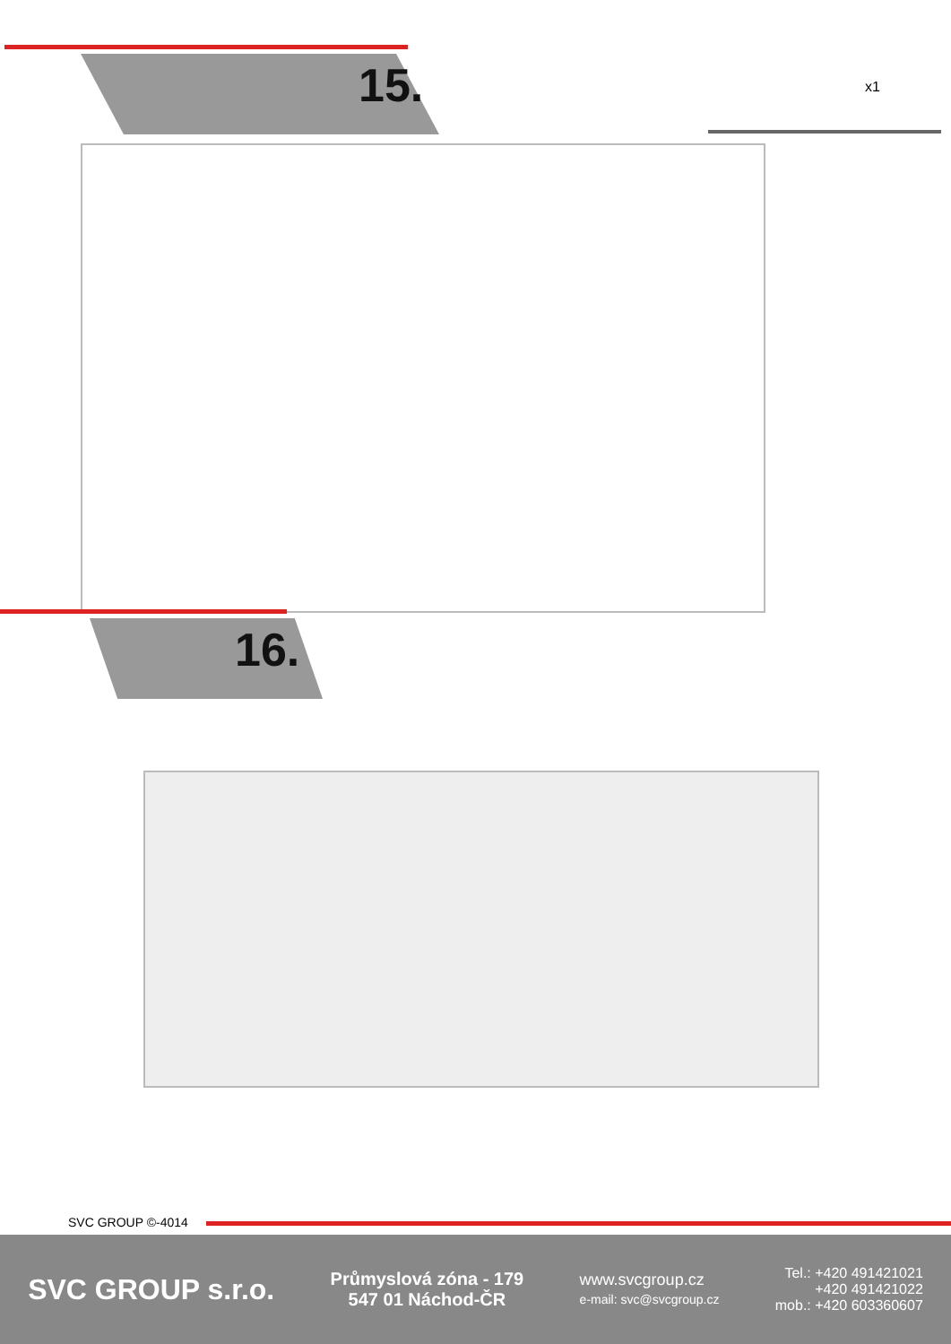15. x1
16.
SVC GROUP ©-4014
SVC GROUP s.r.o.
Průmyslová zóna - 179
547 01 Náchod-ČR
www.svcgroup.cz
e-mail: svc@svcgroup.cz
Tel.: +420 491421021
+420 491421022
mob.: +420 603360607